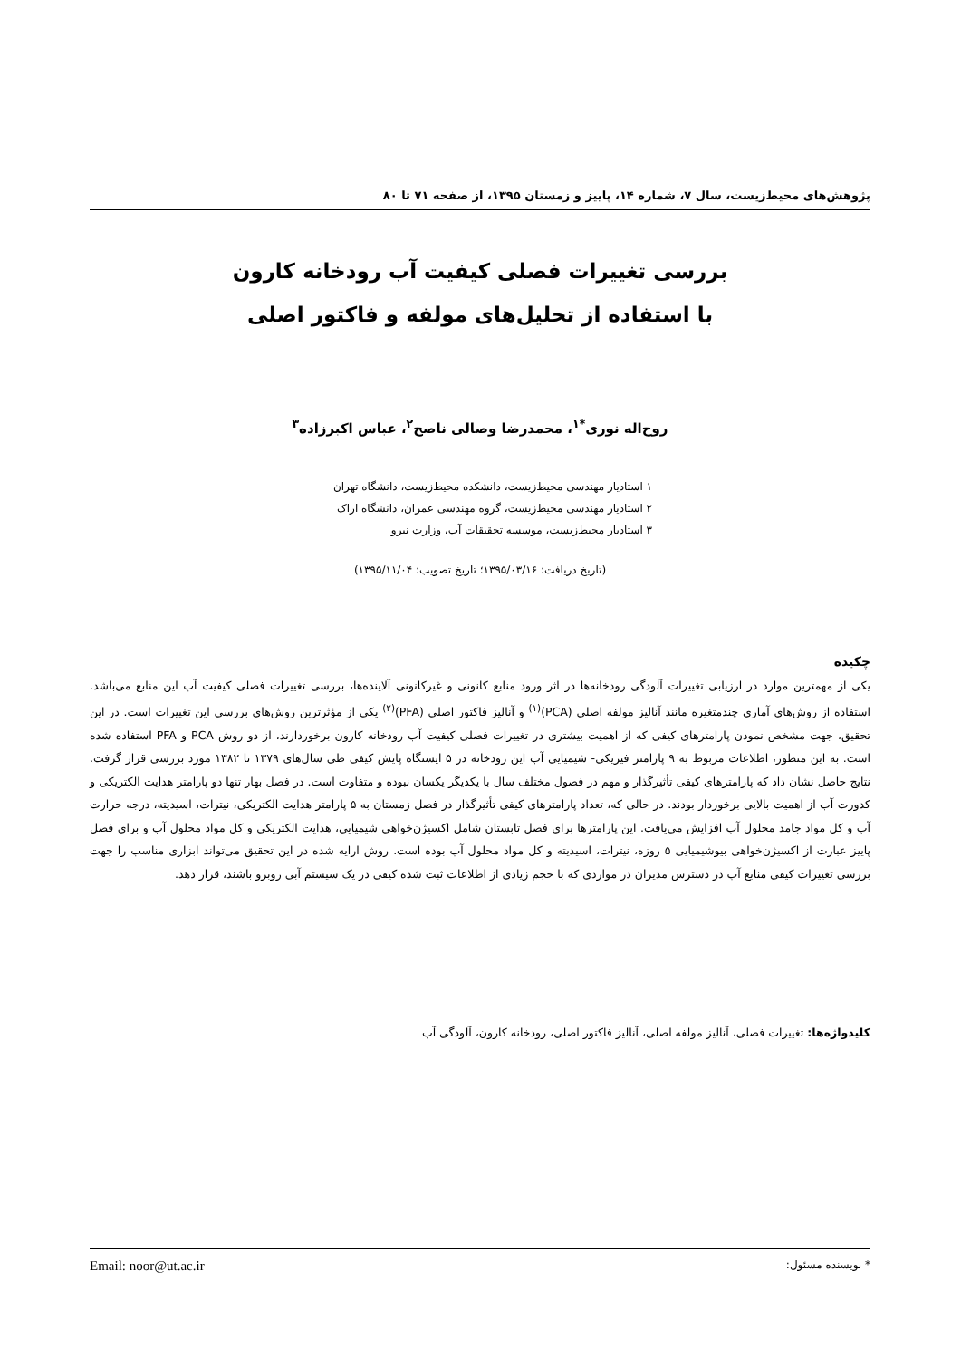پژوهش‌های محیط‌زیست، سال ۷، شماره ۱۴، پاییز و زمستان ۱۳۹۵، از صفحه ۷۱ تا ۸۰
بررسی تغییرات فصلی کیفیت آب رودخانه کارون
با استفاده از تحلیل‌های مولفه و فاکتور اصلی
روح‌اله نوری<sup>*۱</sup>، محمدرضا وصالی ناصح<sup>۲</sup>، عباس اکبرزاده<sup>۳</sup>
۱ استادیار مهندسی محیط‌زیست، دانشکده محیط‌زیست، دانشگاه تهران
۲ استادیار مهندسی محیط‌زیست، گروه مهندسی عمران، دانشگاه اراک
۳ استادیار محیط‌زیست، موسسه تحقیقات آب، وزارت نیرو
(تاریخ دریافت: ۱۳۹۵/۰۳/۱۶؛ تاریخ تصویب: ۱۳۹۵/۱۱/۰۴)
چکیده
یکی از مهمترین موارد در ارزیابی تغییرات آلودگی رودخانه‌ها در اثر ورود منابع کانونی و غیرکانونی آلاینده‌ها، بررسی تغییرات فصلی کیفیت آب این منابع می‌باشد. استفاده از روش‌های آماری چندمتغیره مانند آنالیز مولفه اصلی (PCA)<sup>(۱)</sup> و آنالیز فاکتور اصلی (PFA)<sup>(۲)</sup> یکی از مؤثرترین روش‌های بررسی این تغییرات است. در این تحقیق، جهت مشخص نمودن پارامترهای کیفی که از اهمیت بیشتری در تغییرات فصلی کیفیت آب رودخانه کارون برخوردارند، از دو روش PCA و PFA استفاده شده است. به این منظور، اطلاعات مربوط به ۹ پارامتر فیزیکی- شیمیایی آب این رودخانه در ۵ ایستگاه پایش کیفی طی سال‌های ۱۳۷۹ تا ۱۳۸۲ مورد بررسی قرار گرفت. نتایج حاصل نشان داد که پارامترهای کیفی تأثیرگذار و مهم در فصول مختلف سال با یکدیگر یکسان نبوده و متفاوت است. در فصل بهار تنها دو پارامتر هدایت الکتریکی و کدورت آب از اهمیت بالایی برخوردار بودند. در حالی که، تعداد پارامترهای کیفی تأثیرگذار در فصل زمستان به ۵ پارامتر هدایت الکتریکی، نیترات، اسیدیته، درجه حرارت آب و کل مواد جامد محلول آب افزایش می‌یافت. این پارامترها برای فصل تابستان شامل اکسیژن‌خواهی شیمیایی، هدایت الکتریکی و کل مواد محلول آب و برای فصل پاییز عبارت از اکسیژن‌خواهی بیوشیمیایی ۵ روزه، نیترات، اسیدیته و کل مواد محلول آب بوده است. روش ارایه شده در این تحقیق می‌تواند ابزاری مناسب را جهت بررسی تغییرات کیفی منابع آب در دسترس مدیران در مواردی که با حجم زیادی از اطلاعات ثبت شده کیفی در یک سیستم آبی روبرو باشند، قرار دهد.
کلیدواژه‌ها: تغییرات فصلی، آنالیز مولفه اصلی، آنالیز فاکتور اصلی، رودخانه کارون، آلودگی آب
* نویسنده مسئول: Email: noor@ut.ac.ir